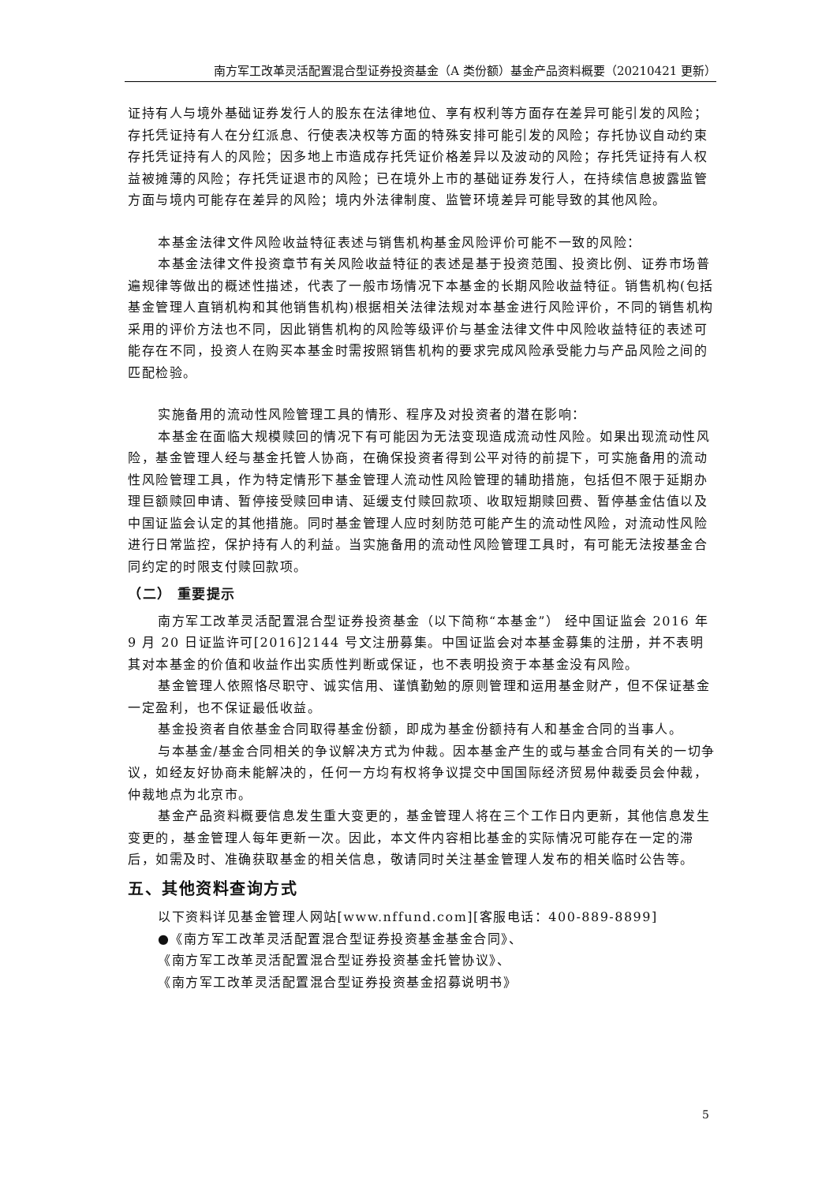南方军工改革灵活配置混合型证券投资基金（A 类份额）基金产品资料概要（20210421 更新）
证持有人与境外基础证券发行人的股东在法律地位、享有权利等方面存在差异可能引发的风险；存托凭证持有人在分红派息、行使表决权等方面的特殊安排可能引发的风险；存托协议自动约束存托凭证持有人的风险；因多地上市造成存托凭证价格差异以及波动的风险；存托凭证持有人权益被摊薄的风险；存托凭证退市的风险；已在境外上市的基础证券发行人，在持续信息披露监管方面与境内可能存在差异的风险；境内外法律制度、监管环境差异可能导致的其他风险。
本基金法律文件风险收益特征表述与销售机构基金风险评价可能不一致的风险：
本基金法律文件投资章节有关风险收益特征的表述是基于投资范围、投资比例、证券市场普遍规律等做出的概述性描述，代表了一般市场情况下本基金的长期风险收益特征。销售机构(包括基金管理人直销机构和其他销售机构)根据相关法律法规对本基金进行风险评价，不同的销售机构采用的评价方法也不同，因此销售机构的风险等级评价与基金法律文件中风险收益特征的表述可能存在不同，投资人在购买本基金时需按照销售机构的要求完成风险承受能力与产品风险之间的匹配检验。
实施备用的流动性风险管理工具的情形、程序及对投资者的潜在影响：
本基金在面临大规模赎回的情况下有可能因为无法变现造成流动性风险。如果出现流动性风险，基金管理人经与基金托管人协商，在确保投资者得到公平对待的前提下，可实施备用的流动性风险管理工具，作为特定情形下基金管理人流动性风险管理的辅助措施，包括但不限于延期办理巨额赎回申请、暂停接受赎回申请、延缓支付赎回款项、收取短期赎回费、暂停基金估值以及中国证监会认定的其他措施。同时基金管理人应时刻防范可能产生的流动性风险，对流动性风险进行日常监控，保护持有人的利益。当实施备用的流动性风险管理工具时，有可能无法按基金合同约定的时限支付赎回款项。
（二） 重要提示
南方军工改革灵活配置混合型证券投资基金（以下简称“本基金”） 经中国证监会 2016 年 9 月 20 日证监许可[2016]2144 号文注册募集。中国证监会对本基金募集的注册，并不表明其对本基金的价值和收益作出实质性判断或保证，也不表明投资于本基金没有风险。
基金管理人依照恪尽职守、诚实信用、谨慎勤勉的原则管理和运用基金财产，但不保证基金一定盈利，也不保证最低收益。
基金投资者自依基金合同取得基金份额，即成为基金份额持有人和基金合同的当事人。
与本基金/基金合同相关的争议解决方式为仲裁。因本基金产生的或与基金合同有关的一切争议，如经友好协商未能解决的，任何一方均有权将争议提交中国国际经济贸易仲裁委员会仲裁，仲裁地点为北京市。
基金产品资料概要信息发生重大变更的，基金管理人将在三个工作日内更新，其他信息发生变更的，基金管理人每年更新一次。因此，本文件内容相比基金的实际情况可能存在一定的滞后，如需及时、准确获取基金的相关信息，敬请同时关注基金管理人发布的相关临时公告等。
五、其他资料查询方式
以下资料详见基金管理人网站[www.nffund.com][客服电话：400-889-8899]
●《南方军工改革灵活配置混合型证券投资基金基金合同》、
《南方军工改革灵活配置混合型证券投资基金托管协议》、
《南方军工改革灵活配置混合型证券投资基金招募说明书》
5